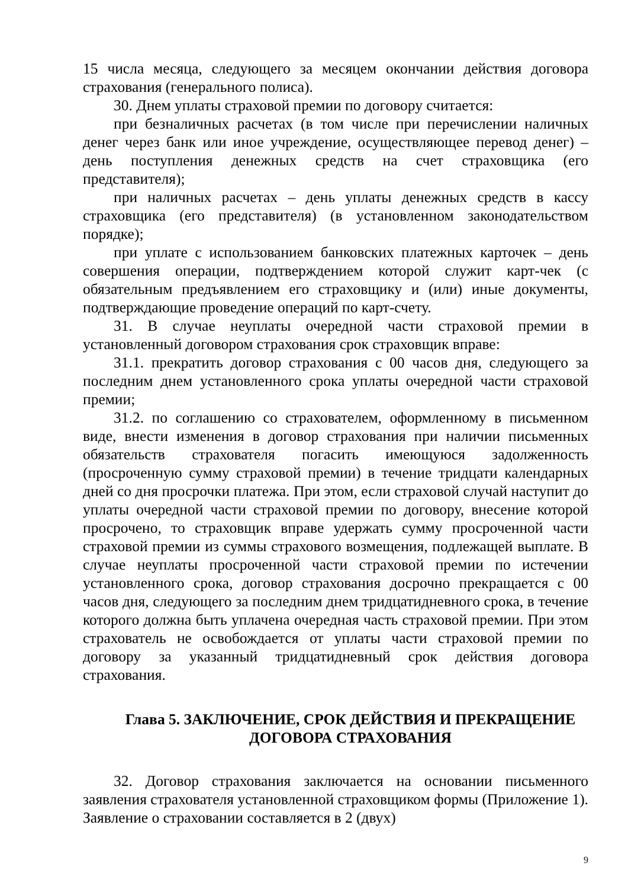15 числа месяца, следующего за месяцем окончании действия договора страхования (генерального полиса).
30. Днем уплаты страховой премии по договору считается:
при безналичных расчетах (в том числе при перечислении наличных денег через банк или иное учреждение, осуществляющее перевод денег) – день поступления денежных средств на счет страховщика (его представителя);
при наличных расчетах – день уплаты денежных средств в кассу страховщика (его представителя) (в установленном законодательством порядке);
при уплате с использованием банковских платежных карточек – день совершения операции, подтверждением которой служит карт-чек (с обязательным предъявлением его страховщику и (или) иные документы, подтверждающие проведение операций по карт-счету.
31. В случае неуплаты очередной части страховой премии в установленный договором страхования срок страховщик вправе:
31.1. прекратить договор страхования с 00 часов дня, следующего за последним днем установленного срока уплаты очередной части страховой премии;
31.2. по соглашению со страхователем, оформленному в письменном виде, внести изменения в договор страхования при наличии письменных обязательств страхователя погасить имеющуюся задолженность (просроченную сумму страховой премии) в течение тридцати календарных дней со дня просрочки платежа. При этом, если страховой случай наступит до уплаты очередной части страховой премии по договору, внесение которой просрочено, то страховщик вправе удержать сумму просроченной части страховой премии из суммы страхового возмещения, подлежащей выплате. В случае неуплаты просроченной части страховой премии по истечении установленного срока, договор страхования досрочно прекращается с 00 часов дня, следующего за последним днем тридцатидневного срока, в течение которого должна быть уплачена очередная часть страховой премии. При этом страхователь не освобождается от уплаты части страховой премии по договору за указанный тридцатидневный срок действия договора страхования.
Глава 5. ЗАКЛЮЧЕНИЕ, СРОК ДЕЙСТВИЯ И ПРЕКРАЩЕНИЕ ДОГОВОРА СТРАХОВАНИЯ
32. Договор страхования заключается на основании письменного заявления страхователя установленной страховщиком формы (Приложение 1). Заявление о страховании составляется в 2 (двух)
9